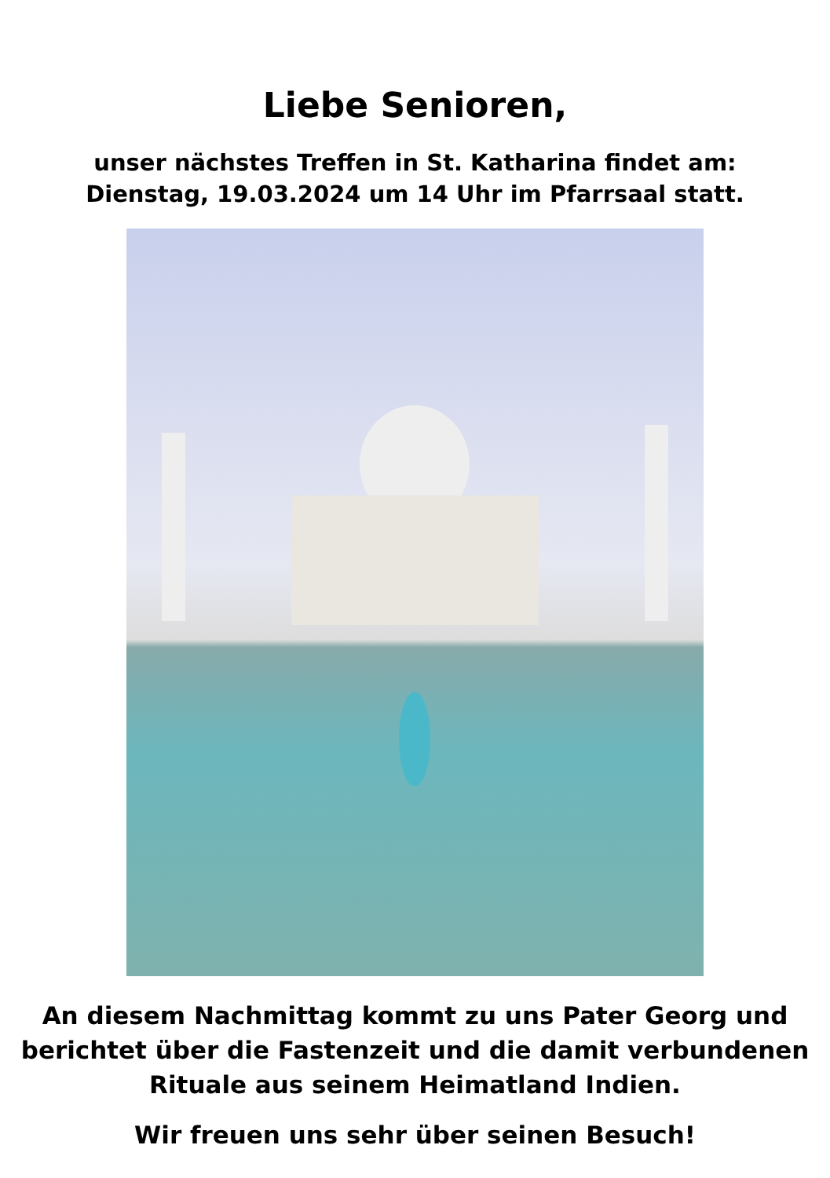Liebe Senioren,
unser nächstes Treffen in St. Katharina findet am:
Dienstag, 19.03.2024 um 14 Uhr im Pfarrsaal statt.
An diesem Nachmittag kommt zu uns Pater Georg und berichtet über die Fastenzeit und die damit verbundenen Rituale aus seinem Heimatland Indien.
Wir freuen uns sehr über seinen Besuch!